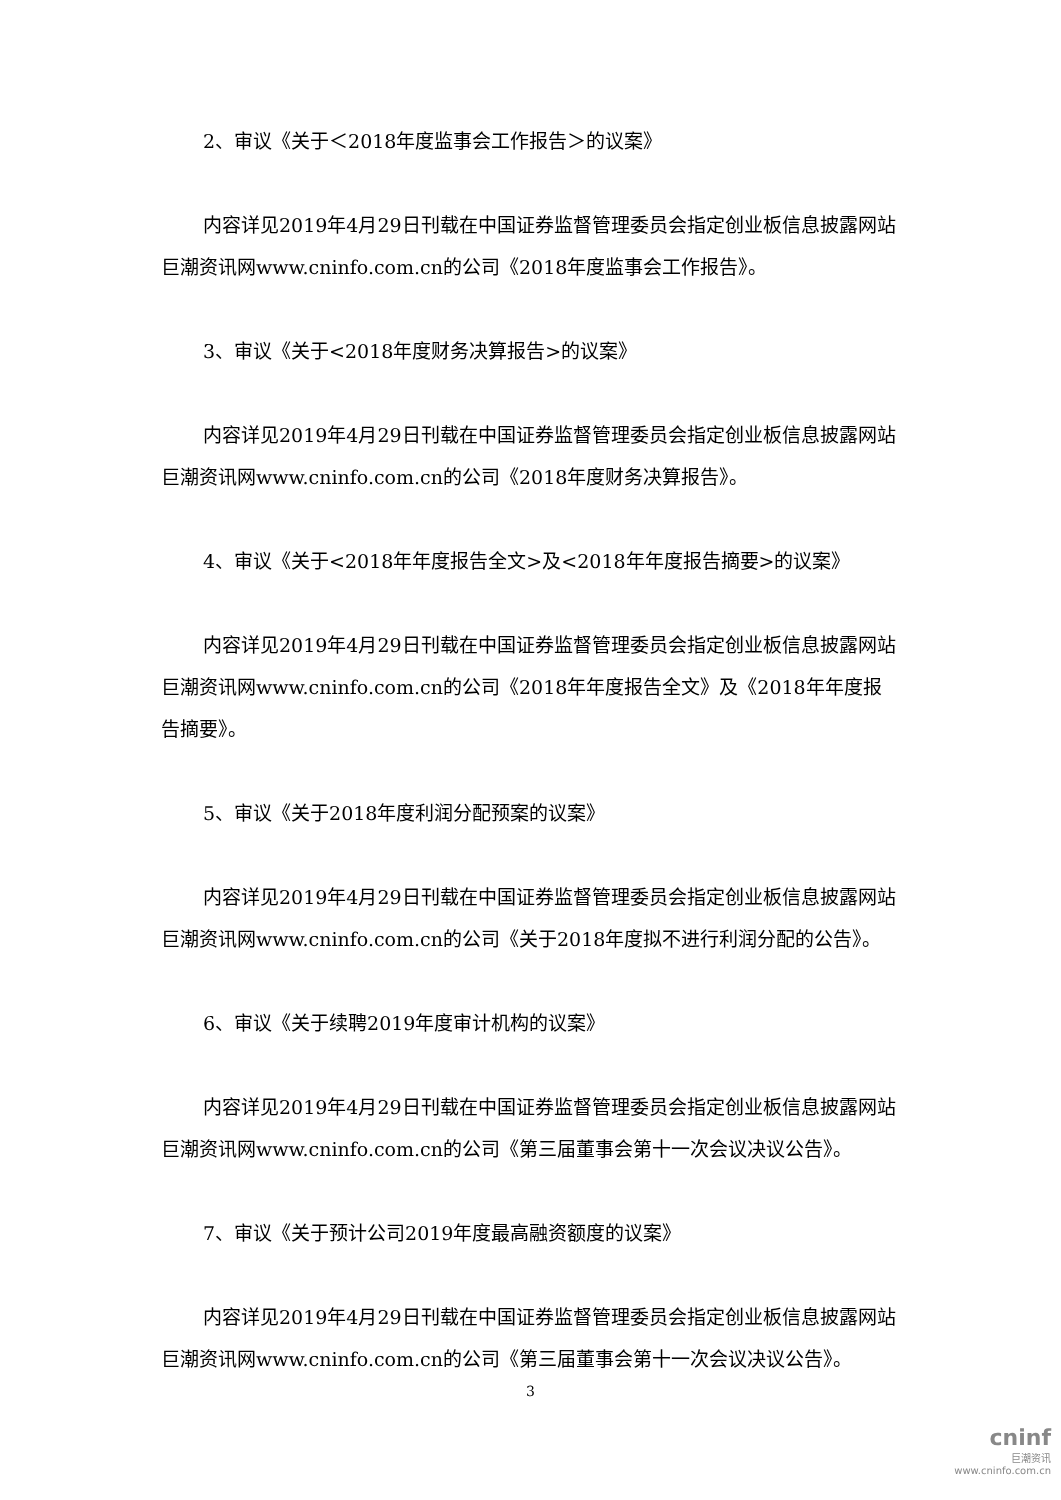2、审议《关于＜2018年度监事会工作报告＞的议案》
内容详见2019年4月29日刊载在中国证券监督管理委员会指定创业板信息披露网站巨潮资讯网www.cninfo.com.cn的公司《2018年度监事会工作报告》。
3、审议《关于<2018年度财务决算报告>的议案》
内容详见2019年4月29日刊载在中国证券监督管理委员会指定创业板信息披露网站巨潮资讯网www.cninfo.com.cn的公司《2018年度财务决算报告》。
4、审议《关于<2018年年度报告全文>及<2018年年度报告摘要>的议案》
内容详见2019年4月29日刊载在中国证券监督管理委员会指定创业板信息披露网站巨潮资讯网www.cninfo.com.cn的公司《2018年年度报告全文》及《2018年年度报告摘要》。
5、审议《关于2018年度利润分配预案的议案》
内容详见2019年4月29日刊载在中国证券监督管理委员会指定创业板信息披露网站巨潮资讯网www.cninfo.com.cn的公司《关于2018年度拟不进行利润分配的公告》。
6、审议《关于续聘2019年度审计机构的议案》
内容详见2019年4月29日刊载在中国证券监督管理委员会指定创业板信息披露网站巨潮资讯网www.cninfo.com.cn的公司《第三届董事会第十一次会议决议公告》。
7、审议《关于预计公司2019年度最高融资额度的议案》
内容详见2019年4月29日刊载在中国证券监督管理委员会指定创业板信息披露网站巨潮资讯网www.cninfo.com.cn的公司《第三届董事会第十一次会议决议公告》。
3
cninf
巨潮资讯
www.cninfo.com.cn